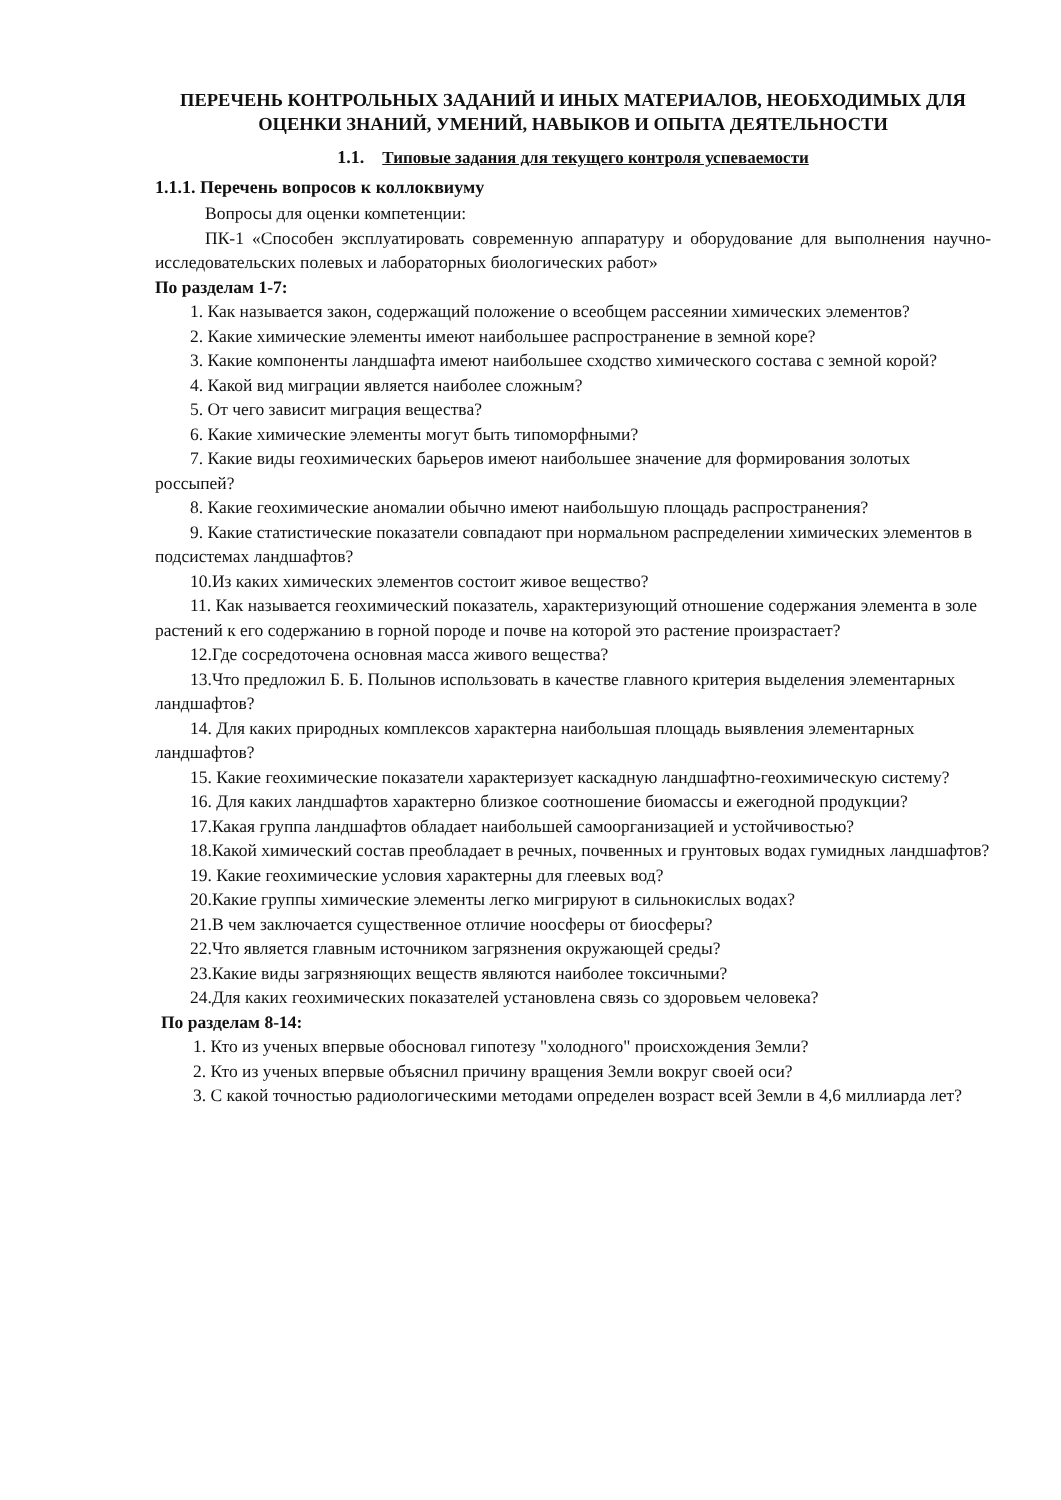ПЕРЕЧЕНЬ КОНТРОЛЬНЫХ ЗАДАНИЙ И ИНЫХ МАТЕРИАЛОВ, НЕОБХОДИМЫХ ДЛЯ ОЦЕНКИ ЗНАНИЙ, УМЕНИЙ, НАВЫКОВ И ОПЫТА ДЕЯТЕЛЬНОСТИ
1.1. Типовые задания для текущего контроля успеваемости
1.1.1. Перечень вопросов к коллоквиуму
Вопросы для оценки компетенции:
ПК-1 «Способен эксплуатировать современную аппаратуру и оборудование для выполнения научно-исследовательских полевых и лабораторных биологических работ»
По разделам 1-7:
1. Как называется закон, содержащий положение о всеобщем рассеянии химических элементов?
2. Какие химические элементы имеют наибольшее распространение в земной коре?
3. Какие компоненты ландшафта имеют наибольшее сходство химического состава с земной корой?
4. Какой вид миграции является наиболее сложным?
5. От чего зависит миграция вещества?
6. Какие химические элементы могут быть типоморфными?
7. Какие виды геохимических барьеров имеют наибольшее значение для формирования золотых россыпей?
8. Какие геохимические аномалии обычно имеют наибольшую площадь распространения?
9. Какие статистические показатели совпадают при нормальном распределении химических элементов в подсистемах ландшафтов?
10.Из каких химических элементов состоит живое вещество?
11. Как называется геохимический показатель, характеризующий отношение содержания элемента в золе растений к его содержанию в горной породе и почве на которой это растение произрастает?
12.Где сосредоточена основная масса живого вещества?
13.Что предложил Б. Б. Полынов использовать в качестве главного критерия выделения элементарных ландшафтов?
14. Для каких природных комплексов характерна наибольшая площадь выявления элементарных ландшафтов?
15. Какие геохимические показатели характеризует каскадную ландшафтно-геохимическую систему?
16. Для каких ландшафтов характерно близкое соотношение биомассы и ежегодной продукции?
17.Какая группа ландшафтов обладает наибольшей самоорганизацией и устойчивостью?
18.Какой химический состав преобладает в речных, почвенных и грунтовых водах гумидных ландшафтов?
19. Какие геохимические условия характерны для глеевых вод?
20.Какие группы химические элементы легко мигрируют в сильнокислых водах?
21.В чем заключается существенное отличие ноосферы от биосферы?
22.Что является главным источником загрязнения окружающей среды?
23.Какие виды загрязняющих веществ являются наиболее токсичными?
24.Для каких геохимических показателей установлена связь со здоровьем человека?
По разделам 8-14:
1. Кто из ученых впервые обосновал гипотезу "холодного" происхождения Земли?
2. Кто из ученых впервые объяснил причину вращения Земли вокруг своей оси?
3. С какой точностью радиологическими методами определен возраст всей Земли в 4,6 миллиарда лет?